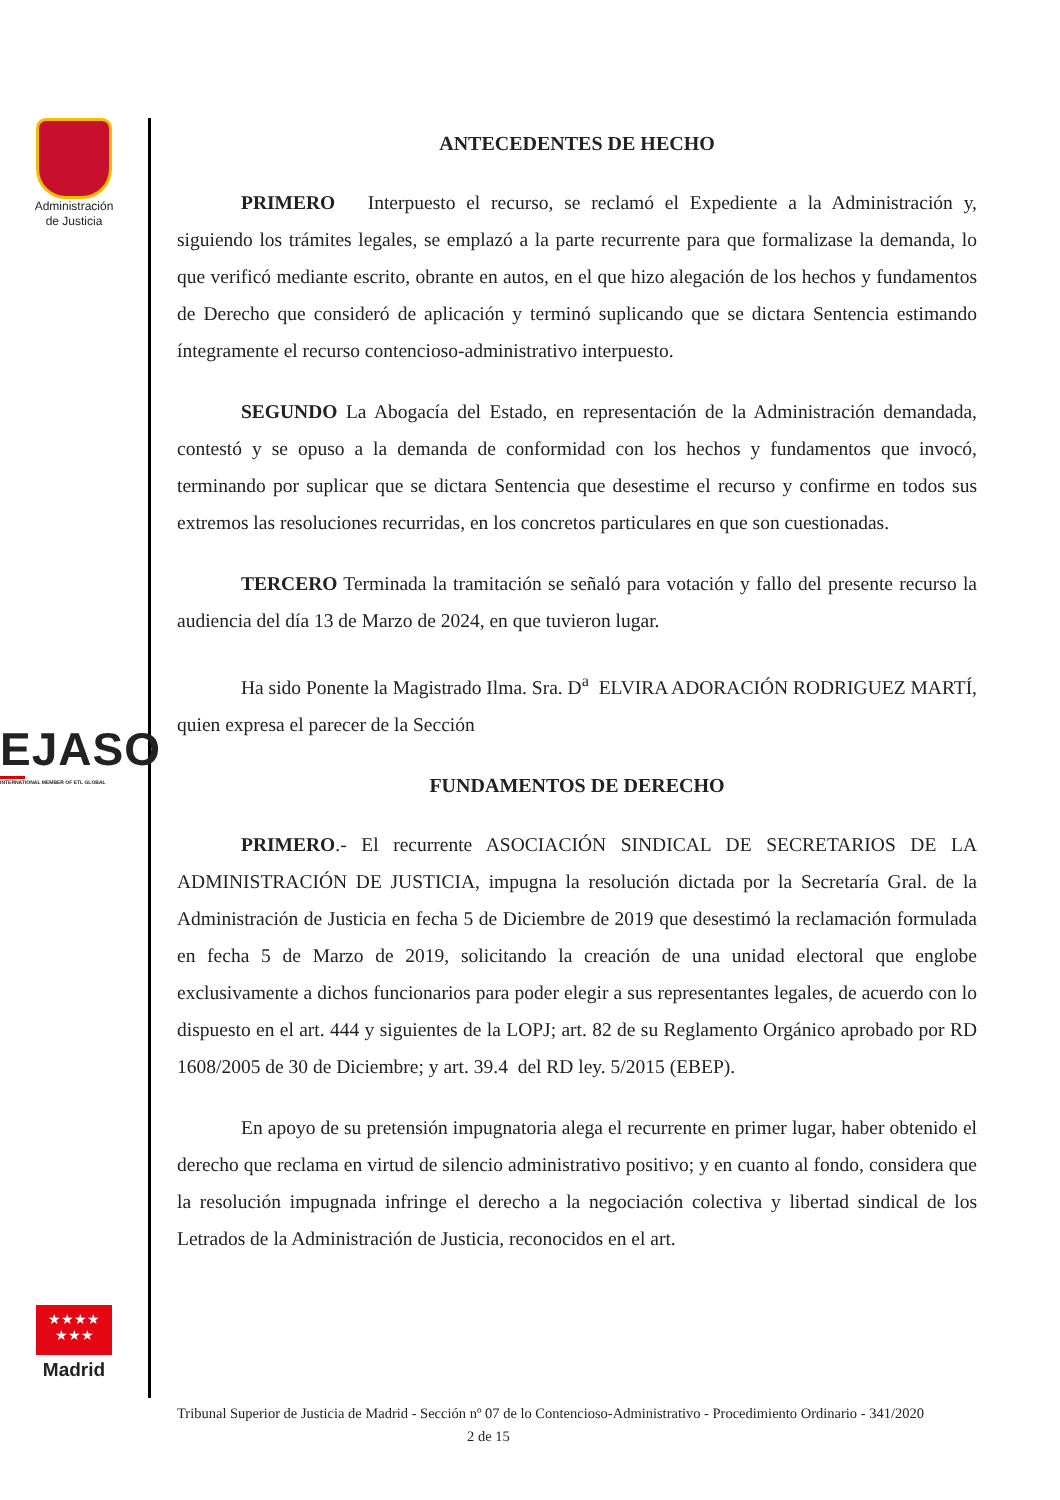Administración
de Justicia
EJASO
INTERNATIONAL MEMBER OF ETL GLOBAL
★★★★
★★★
Madrid
ANTECEDENTES DE HECHO
PRIMERO Interpuesto el recurso, se reclamó el Expediente a la Administración y, siguiendo los trámites legales, se emplazó a la parte recurrente para que formalizase la demanda, lo que verificó mediante escrito, obrante en autos, en el que hizo alegación de los hechos y fundamentos de Derecho que consideró de aplicación y terminó suplicando que se dictara Sentencia estimando íntegramente el recurso contencioso-administrativo interpuesto.
SEGUNDO La Abogacía del Estado, en representación de la Administración demandada, contestó y se opuso a la demanda de conformidad con los hechos y fundamentos que invocó, terminando por suplicar que se dictara Sentencia que desestime el recurso y confirme en todos sus extremos las resoluciones recurridas, en los concretos particulares en que son cuestionadas.
TERCERO Terminada la tramitación se señaló para votación y fallo del presente recurso la audiencia del día 13 de Marzo de 2024, en que tuvieron lugar.
Ha sido Ponente la Magistrado Ilma. Sra. D<sup>a</sup> ELVIRA ADORACIÓN RODRIGUEZ MARTÍ, quien expresa el parecer de la Sección
FUNDAMENTOS DE DERECHO
PRIMERO.- El recurrente ASOCIACIÓN SINDICAL DE SECRETARIOS DE LA ADMINISTRACIÓN DE JUSTICIA, impugna la resolución dictada por la Secretaría Gral. de la Administración de Justicia en fecha 5 de Diciembre de 2019 que desestimó la reclamación formulada en fecha 5 de Marzo de 2019, solicitando la creación de una unidad electoral que englobe exclusivamente a dichos funcionarios para poder elegir a sus representantes legales, de acuerdo con lo dispuesto en el art. 444 y siguientes de la LOPJ; art. 82 de su Reglamento Orgánico aprobado por RD 1608/2005 de 30 de Diciembre; y art. 39.4 del RD ley. 5/2015 (EBEP).
En apoyo de su pretensión impugnatoria alega el recurrente en primer lugar, haber obtenido el derecho que reclama en virtud de silencio administrativo positivo; y en cuanto al fondo, considera que la resolución impugnada infringe el derecho a la negociación colectiva y libertad sindical de los Letrados de la Administración de Justicia, reconocidos en el art.
Tribunal Superior de Justicia de Madrid - Sección nº 07 de lo Contencioso-Administrativo - Procedimiento Ordinario - 341/2020 2 de 15